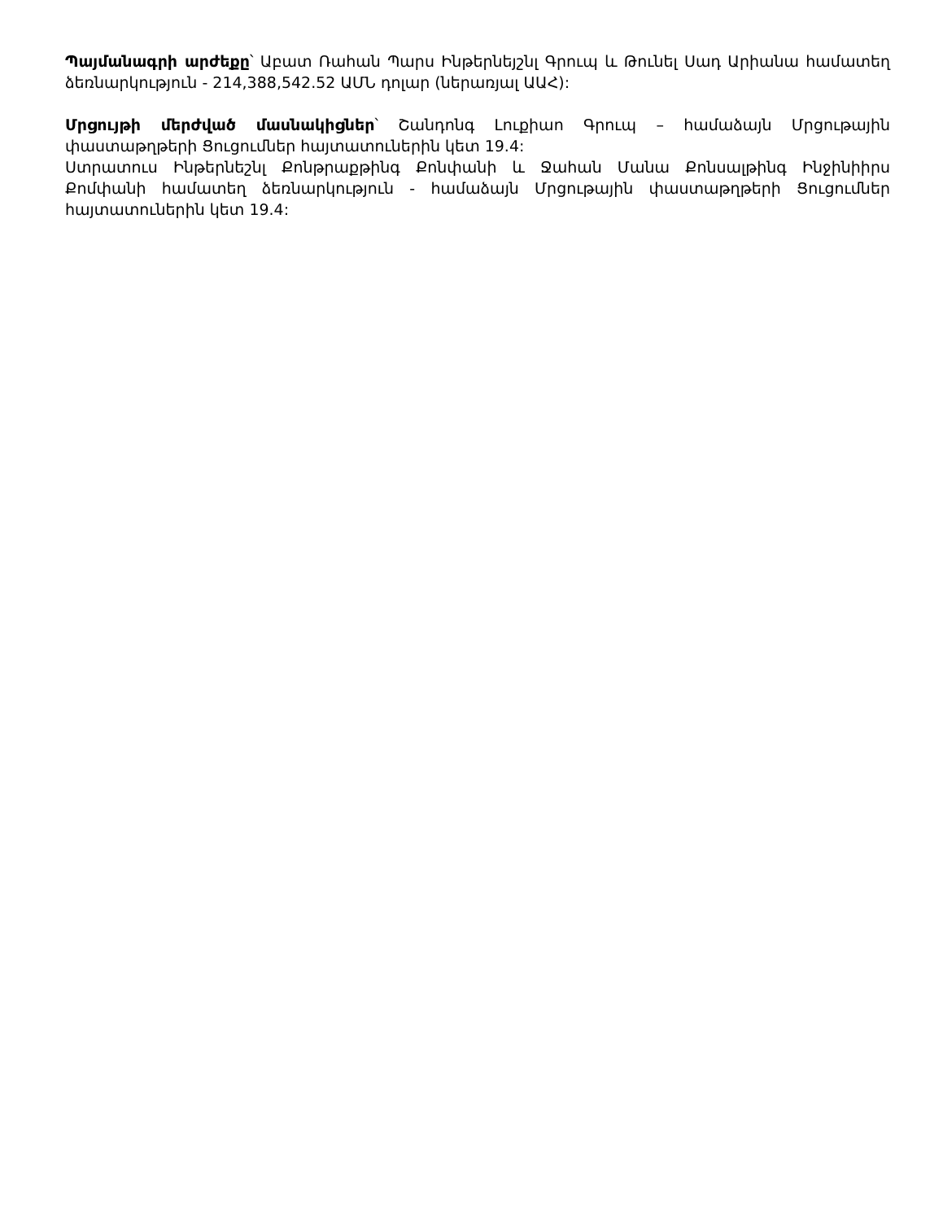Պայմանագրի արժեքը՝ Աբատ Ռահան Պարս Ինթերնեյշնլ Գրուպ և Թունել Սադ Արիանա համատեղ ձեռնարկություն - 214,388,542.52 ԱՄՆ դոլար (ներառյալ ԱԱՀ):
Մրցույթի մերժված մասնակիցներ՝ Շանդոնգ Լուքիաո Գրուպ – համաձայն Մրցութային փաստաթղթերի Ցուցումներ հայտատուներին կետ 19.4:
Ստրատուս Ինթերնեշնլ Քոնթրաքթինգ Քոնփանի և Ջահան Մանա Քոնսալթինգ Ինջինիիրս Քոմփանի համատեղ ձեռնարկություն - համաձայն Մրցութային փաստաթղթերի Ցուցումներ հայտատուներին կետ 19.4: